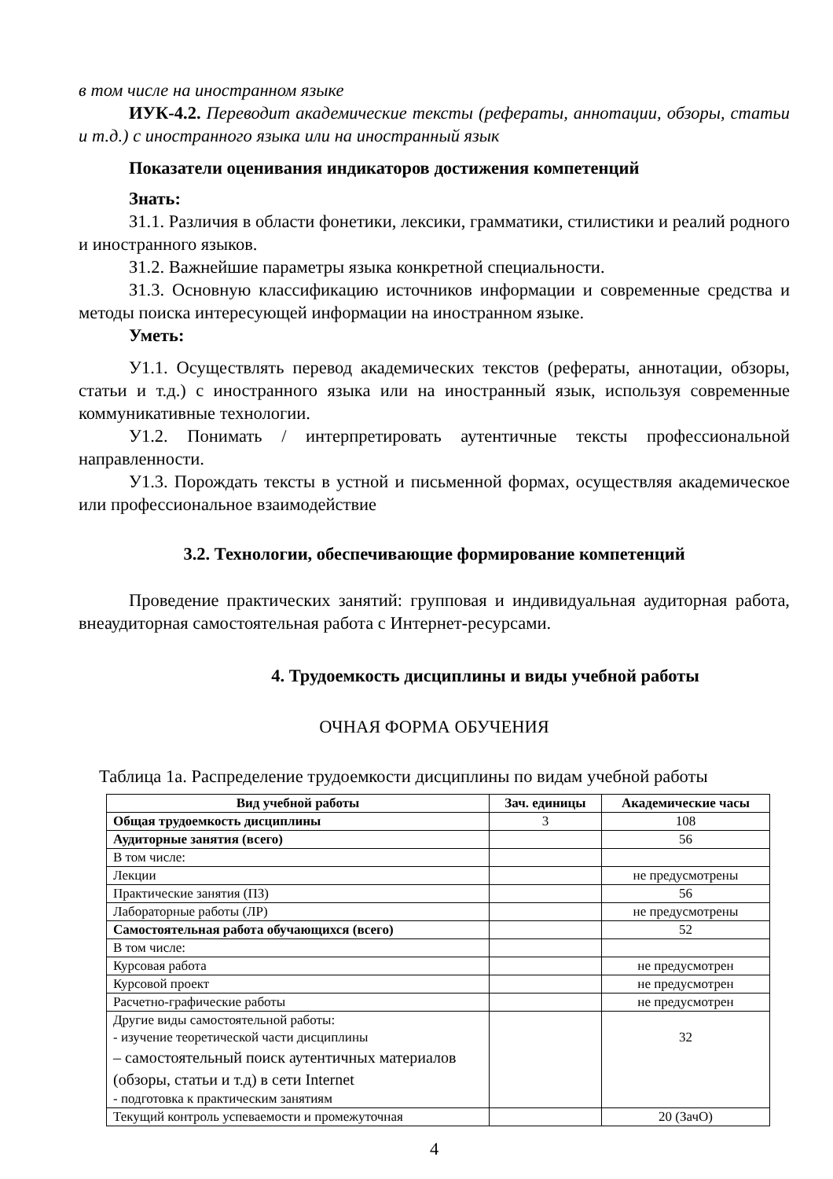в том числе на иностранном языке
ИУК-4.2. Переводит академические тексты (рефераты, аннотации, обзоры, статьи и т.д.) с иностранного языка или на иностранный язык
Показатели оценивания индикаторов достижения компетенций
Знать:
З1.1. Различия в области фонетики, лексики, грамматики, стилистики и реалий родного и иностранного языков.
З1.2. Важнейшие параметры языка конкретной специальности.
З1.3. Основную классификацию источников информации и современные средства и методы поиска интересующей информации на иностранном языке.
Уметь:
У1.1. Осуществлять перевод академических текстов (рефераты, аннотации, обзоры, статьи и т.д.) с иностранного языка или на иностранный язык, используя современные коммуникативные технологии.
У1.2. Понимать / интерпретировать аутентичные тексты профессиональной направленности.
У1.3. Порождать тексты в устной и письменной формах, осуществляя академическое или профессиональное взаимодействие
3.2. Технологии, обеспечивающие формирование компетенций
Проведение практических занятий: групповая и индивидуальная аудиторная работа, внеаудиторная самостоятельная работа с Интернет-ресурсами.
4. Трудоемкость дисциплины и виды учебной работы
ОЧНАЯ ФОРМА ОБУЧЕНИЯ
Таблица 1а. Распределение трудоемкости дисциплины по видам учебной работы
| Вид учебной работы | Зач. единицы | Академические часы |
| --- | --- | --- |
| Общая трудоемкость дисциплины | 3 | 108 |
| Аудиторные занятия (всего) | | 56 |
| В том числе: | | |
| Лекции | | не предусмотрены |
| Практические занятия (ПЗ) | | 56 |
| Лабораторные работы (ЛР) | | не предусмотрены |
| Самостоятельная работа обучающихся (всего) | | 52 |
| В том числе: | | |
| Курсовая работа | | не предусмотрен |
| Курсовой проект | | не предусмотрен |
| Расчетно-графические работы | | не предусмотрен |
| Другие виды самостоятельной работы: - изучение теоретической части дисциплины – самостоятельный поиск аутентичных материалов (обзоры, статьи и т.д) в сети Internet - подготовка к практическим занятиям | | 32 |
| Текущий контроль успеваемости и промежуточная | | 20 (ЗачО) |
4